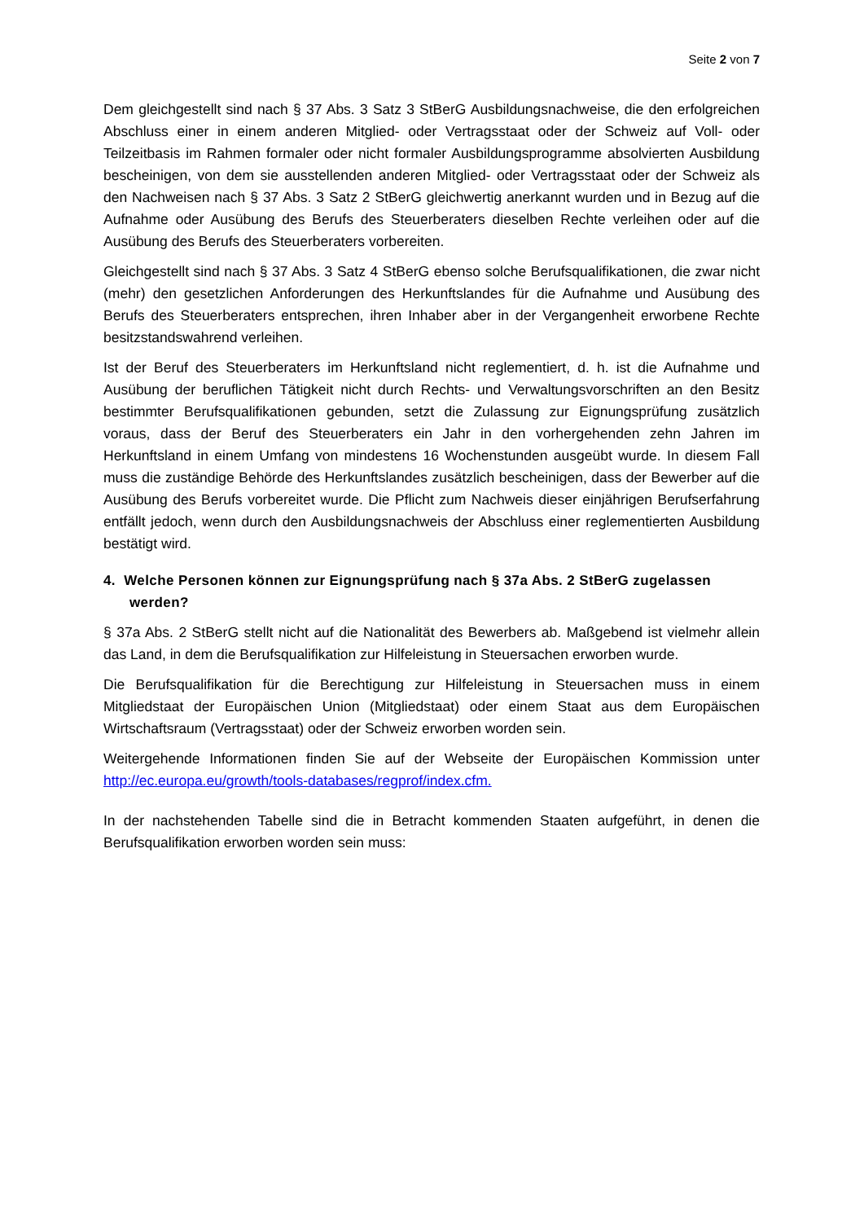Seite 2 von 7
Dem gleichgestellt sind nach § 37 Abs. 3 Satz 3 StBerG Ausbildungsnachweise, die den erfolgreichen Abschluss einer in einem anderen Mitglied- oder Vertragsstaat oder der Schweiz auf Voll- oder Teilzeitbasis im Rahmen formaler oder nicht formaler Ausbildungsprogramme absolvierten Ausbildung bescheinigen, von dem sie ausstellenden anderen Mitglied- oder Vertragsstaat oder der Schweiz als den Nachweisen nach § 37 Abs. 3 Satz 2 StBerG gleichwertig anerkannt wurden und in Bezug auf die Aufnahme oder Ausübung des Berufs des Steuerberaters dieselben Rechte verleihen oder auf die Ausübung des Berufs des Steuerberaters vorbereiten.
Gleichgestellt sind nach § 37 Abs. 3 Satz 4 StBerG ebenso solche Berufsqualifikationen, die zwar nicht (mehr) den gesetzlichen Anforderungen des Herkunftslandes für die Aufnahme und Ausübung des Berufs des Steuerberaters entsprechen, ihren Inhaber aber in der Vergangenheit erworbene Rechte besitzstandswahrend verleihen.
Ist der Beruf des Steuerberaters im Herkunftsland nicht reglementiert, d. h. ist die Aufnahme und Ausübung der beruflichen Tätigkeit nicht durch Rechts- und Verwaltungsvorschriften an den Besitz bestimmter Berufsqualifikationen gebunden, setzt die Zulassung zur Eignungsprüfung zusätzlich voraus, dass der Beruf des Steuerberaters ein Jahr in den vorhergehenden zehn Jahren im Herkunftsland in einem Umfang von mindestens 16 Wochenstunden ausgeübt wurde. In diesem Fall muss die zuständige Behörde des Herkunftslandes zusätzlich bescheinigen, dass der Bewerber auf die Ausübung des Berufs vorbereitet wurde. Die Pflicht zum Nachweis dieser einjährigen Berufserfahrung entfällt jedoch, wenn durch den Ausbildungsnachweis der Abschluss einer reglementierten Ausbildung bestätigt wird.
4. Welche Personen können zur Eignungsprüfung nach § 37a Abs. 2 StBerG zugelassen werden?
§ 37a Abs. 2 StBerG stellt nicht auf die Nationalität des Bewerbers ab. Maßgebend ist vielmehr allein das Land, in dem die Berufsqualifikation zur Hilfeleistung in Steuersachen erworben wurde.
Die Berufsqualifikation für die Berechtigung zur Hilfeleistung in Steuersachen muss in einem Mitgliedstaat der Europäischen Union (Mitgliedstaat) oder einem Staat aus dem Europäischen Wirtschaftsraum (Vertragsstaat) oder der Schweiz erworben worden sein.
Weitergehende Informationen finden Sie auf der Webseite der Europäischen Kommission unter http://ec.europa.eu/growth/tools-databases/regprof/index.cfm.
In der nachstehenden Tabelle sind die in Betracht kommenden Staaten aufgeführt, in denen die Berufsqualifikation erworben worden sein muss: